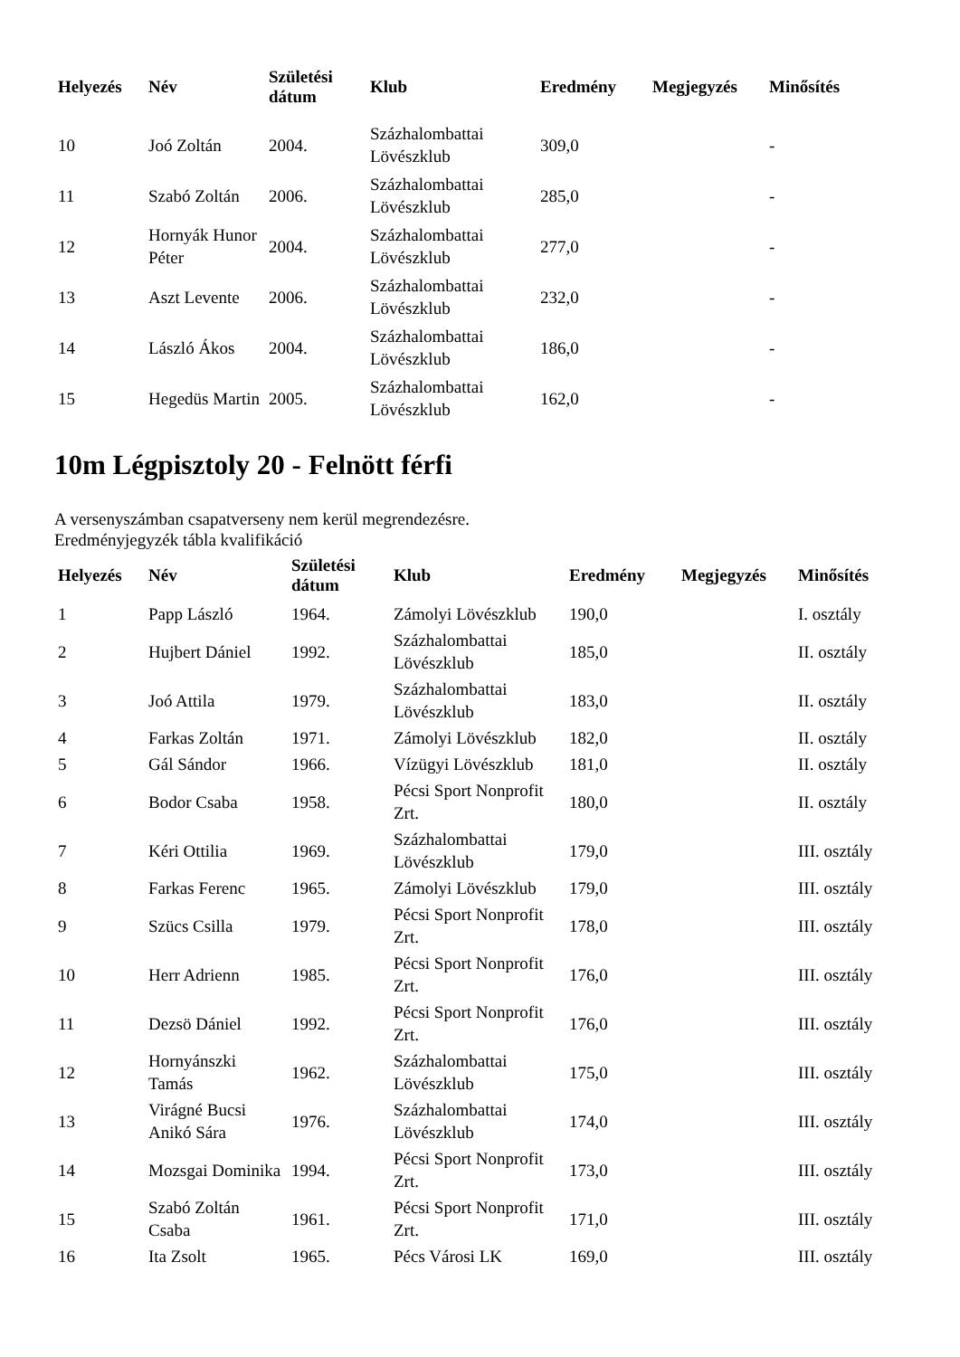| Helyezés | Név | Születési dátum | Klub | Eredmény | Megjegyzés | Minősítés |
| --- | --- | --- | --- | --- | --- | --- |
| 10 | Joó Zoltán | 2004. | Százhalombattai Lövészklub | 309,0 | | - |
| 11 | Szabó Zoltán | 2006. | Százhalombattai Lövészklub | 285,0 | | - |
| 12 | Hornyák Hunor Péter | 2004. | Százhalombattai Lövészklub | 277,0 | | - |
| 13 | Aszt Levente | 2006. | Százhalombattai Lövészklub | 232,0 | | - |
| 14 | László Ákos | 2004. | Százhalombattai Lövészklub | 186,0 | | - |
| 15 | Hegedüs Martin | 2005. | Százhalombattai Lövészklub | 162,0 | | - |
10m Légpisztoly 20 - Felnött férfi
A versenyszámban csapatverseny nem kerül megrendezésre.
Eredményjegyzék tábla kvalifikáció
| Helyezés | Név | Születési dátum | Klub | Eredmény | Megjegyzés | Minősítés |
| --- | --- | --- | --- | --- | --- | --- |
| 1 | Papp László | 1964. | Zámolyi Lövészklub | 190,0 | | I. osztály |
| 2 | Hujbert Dániel | 1992. | Százhalombattai Lövészklub | 185,0 | | II. osztály |
| 3 | Joó Attila | 1979. | Százhalombattai Lövészklub | 183,0 | | II. osztály |
| 4 | Farkas Zoltán | 1971. | Zámolyi Lövészklub | 182,0 | | II. osztály |
| 5 | Gál Sándor | 1966. | Vízügyi Lövészklub | 181,0 | | II. osztály |
| 6 | Bodor Csaba | 1958. | Pécsi Sport Nonprofit Zrt. | 180,0 | | II. osztály |
| 7 | Kéri Ottilia | 1969. | Százhalombattai Lövészklub | 179,0 | | III. osztály |
| 8 | Farkas Ferenc | 1965. | Zámolyi Lövészklub | 179,0 | | III. osztály |
| 9 | Szücs Csilla | 1979. | Pécsi Sport Nonprofit Zrt. | 178,0 | | III. osztály |
| 10 | Herr Adrienn | 1985. | Pécsi Sport Nonprofit Zrt. | 176,0 | | III. osztály |
| 11 | Dezsö Dániel | 1992. | Pécsi Sport Nonprofit Zrt. | 176,0 | | III. osztály |
| 12 | Hornyánszki Tamás | 1962. | Százhalombattai Lövészklub | 175,0 | | III. osztály |
| 13 | Virágné Bucsi Anikó Sára | 1976. | Százhalombattai Lövészklub | 174,0 | | III. osztály |
| 14 | Mozsgai Dominika | 1994. | Pécsi Sport Nonprofit Zrt. | 173,0 | | III. osztály |
| 15 | Szabó Zoltán Csaba | 1961. | Pécsi Sport Nonprofit Zrt. | 171,0 | | III. osztály |
| 16 | Ita Zsolt | 1965. | Pécs Városi LK | 169,0 | | III. osztály |